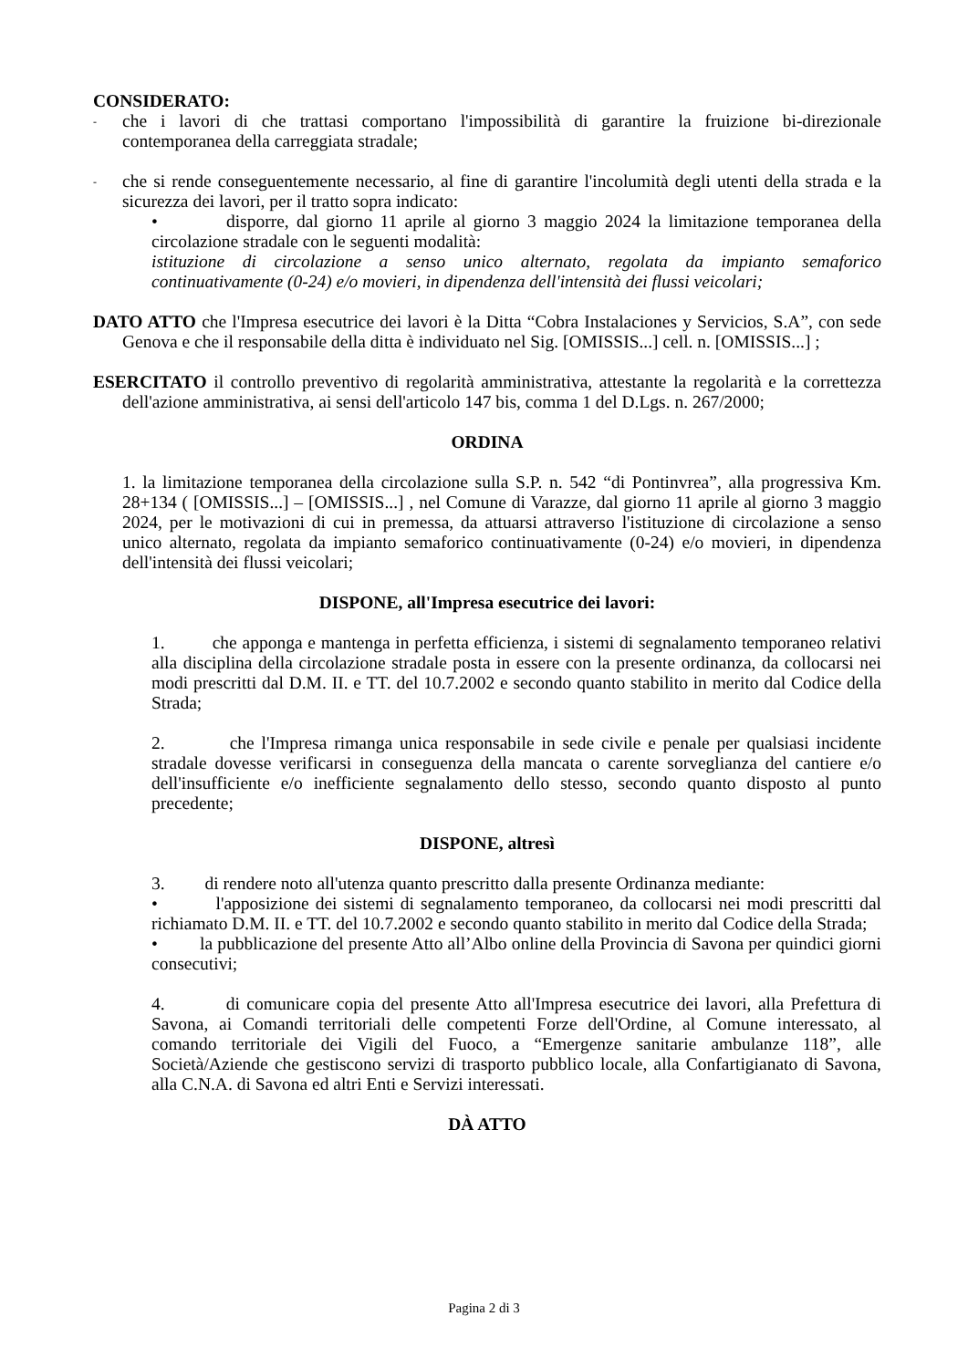CONSIDERATO:
-
che i lavori di che trattasi comportano l'impossibilità di garantire la fruizione bi-direzionale contemporanea della carreggiata stradale;
-
che si rende conseguentemente necessario, al fine di garantire l'incolumità degli utenti della strada e la sicurezza dei lavori, per il tratto sopra indicato:
• disporre, dal giorno 11 aprile al giorno 3 maggio 2024 la limitazione temporanea della circolazione stradale con le seguenti modalità:
istituzione di circolazione a senso unico alternato, regolata da impianto semaforico continuativamente (0-24) e/o movieri, in dipendenza dell'intensità dei flussi veicolari;
DATO ATTO che l'Impresa esecutrice dei lavori è la Ditta “Cobra Instalaciones y Servicios, S.A”, con sede Genova e che il responsabile della ditta è individuato nel Sig. [OMISSIS...] cell. n. [OMISSIS...] ;
ESERCITATO il controllo preventivo di regolarità amministrativa, attestante la regolarità e la correttezza dell'azione amministrativa, ai sensi dell'articolo 147 bis, comma 1 del D.Lgs. n. 267/2000;
ORDINA
1. la limitazione temporanea della circolazione sulla S.P. n. 542 “di Pontinvrea”, alla progressiva Km. 28+134 ( [OMISSIS...] – [OMISSIS...] , nel Comune di Varazze, dal giorno 11 aprile al giorno 3 maggio 2024, per le motivazioni di cui in premessa, da attuarsi attraverso l'istituzione di circolazione a senso unico alternato, regolata da impianto semaforico continuativamente (0-24) e/o movieri, in dipendenza dell'intensità dei flussi veicolari;
DISPONE, all'Impresa esecutrice dei lavori:
1. che apponga e mantenga in perfetta efficienza, i sistemi di segnalamento temporaneo relativi alla disciplina della circolazione stradale posta in essere con la presente ordinanza, da collocarsi nei modi prescritti dal D.M. II. e TT. del 10.7.2002 e secondo quanto stabilito in merito dal Codice della Strada;
2. che l'Impresa rimanga unica responsabile in sede civile e penale per qualsiasi incidente stradale dovesse verificarsi in conseguenza della mancata o carente sorveglianza del cantiere e/o dell'insufficiente e/o inefficiente segnalamento dello stesso, secondo quanto disposto al punto precedente;
DISPONE, altresì
3. di rendere noto all'utenza quanto prescritto dalla presente Ordinanza mediante:
• l'apposizione dei sistemi di segnalamento temporaneo, da collocarsi nei modi prescritti dal richiamato D.M. II. e TT. del 10.7.2002 e secondo quanto stabilito in merito dal Codice della Strada;
• la pubblicazione del presente Atto all’Albo online della Provincia di Savona per quindici giorni consecutivi;
4. di comunicare copia del presente Atto all'Impresa esecutrice dei lavori, alla Prefettura di Savona, ai Comandi territoriali delle competenti Forze dell'Ordine, al Comune interessato, al comando territoriale dei Vigili del Fuoco, a “Emergenze sanitarie ambulanze 118”, alle Società/Aziende che gestiscono servizi di trasporto pubblico locale, alla Confartigianato di Savona, alla C.N.A. di Savona ed altri Enti e Servizi interessati.
DÀ ATTO
Pagina 2 di 3